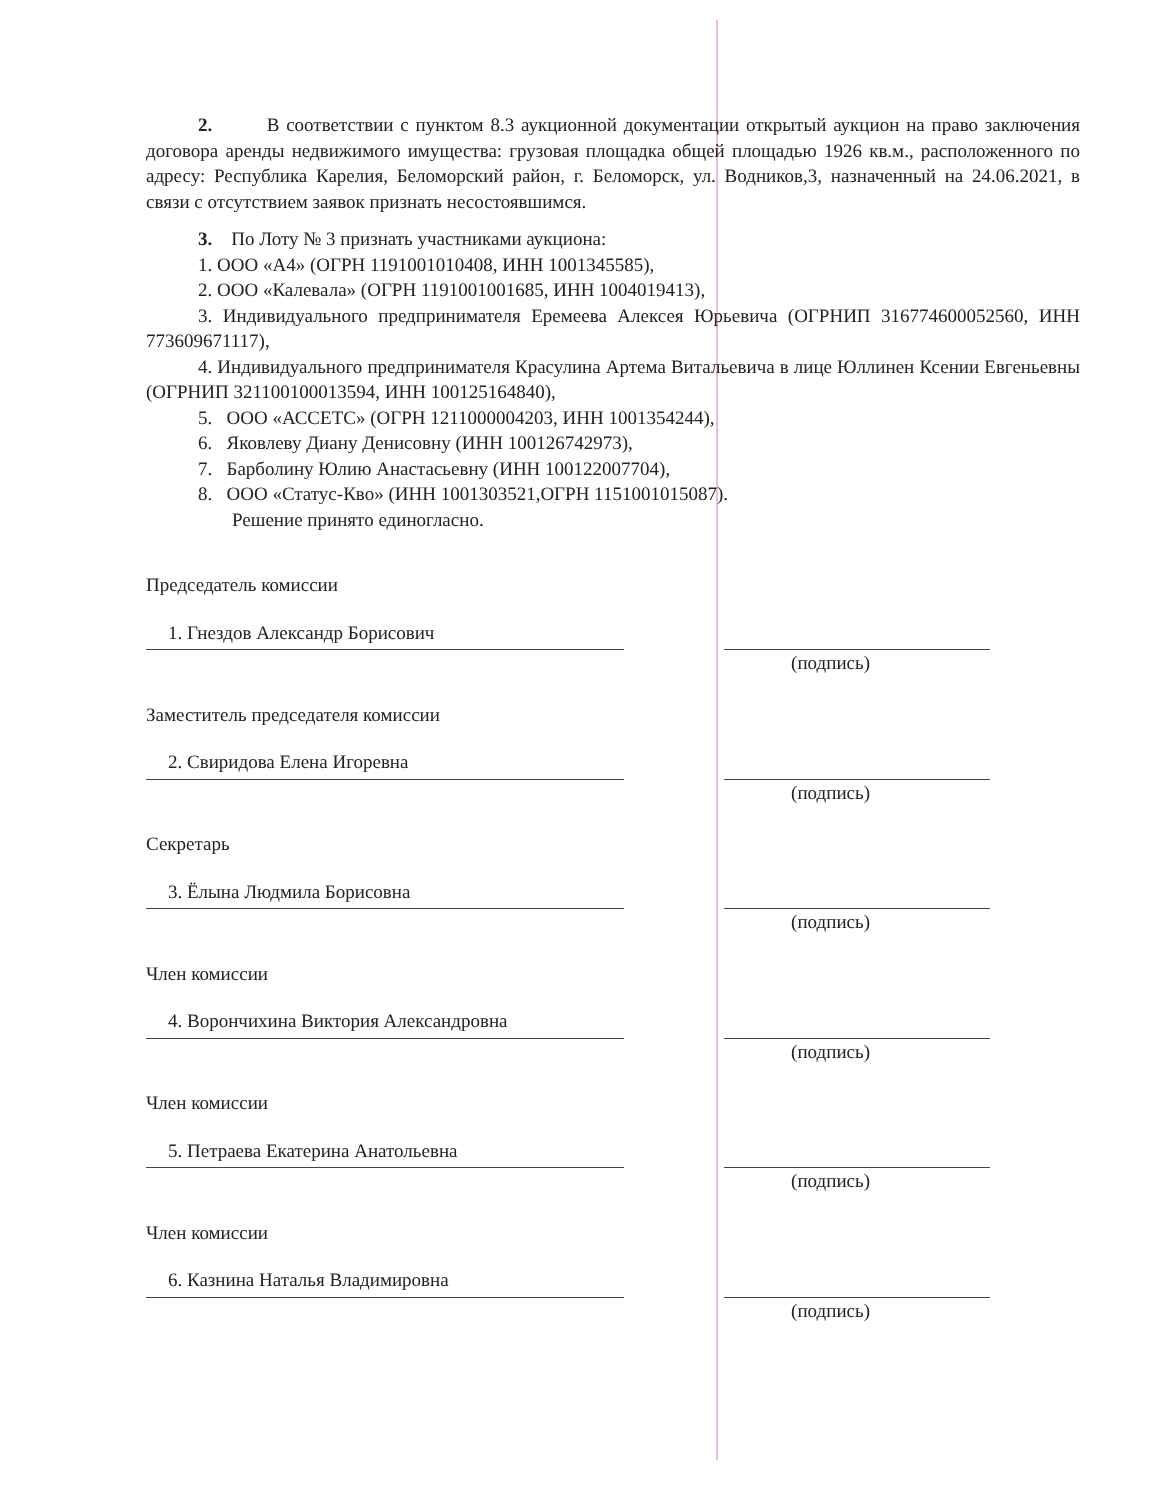2. В соответствии с пунктом 8.3 аукционной документации открытый аукцион на право заключения договора аренды недвижимого имущества: грузовая площадка общей площадью 1926 кв.м., расположенного по адресу: Республика Карелия, Беломорский район, г. Беломорск, ул. Водников,3, назначенный на 24.06.2021, в связи с отсутствием заявок признать несостоявшимся.
3. По Лоту № 3 признать участниками аукциона:
1. ООО «А4» (ОГРН 1191001010408, ИНН 1001345585),
2. ООО «Калевала» (ОГРН 1191001001685, ИНН 1004019413),
3. Индивидуального предпринимателя Еремеева Алексея Юрьевича (ОГРНИП 316774600052560, ИНН 773609671117),
4. Индивидуального предпринимателя Красулина Артема Витальевича в лице Юллинен Ксении Евгеньевны (ОГРНИП 321100100013594, ИНН 100125164840),
5. ООО «АССЕТС» (ОГРН 1211000004203, ИНН 1001354244),
6. Яковлеву Диану Денисовну (ИНН 100126742973),
7. Барболину Юлию Анастасьевну (ИНН 100122007704),
8. ООО «Статус-Кво» (ИНН 1001303521,ОГРН 1151001015087).
Решение принято единогласно.
Председатель комиссии
1. Гнездов Александр Борисович
(подпись)
Заместитель председателя комиссии
2. Свиридова Елена Игоревна
(подпись)
Секретарь
3. Ёлына Людмила Борисовна
(подпись)
Член комиссии
4. Ворончихина Виктория Александровна
(подпись)
Член комиссии
5. Петраева Екатерина Анатольевна
(подпись)
Член комиссии
6. Казнина Наталья Владимировна
(подпись)